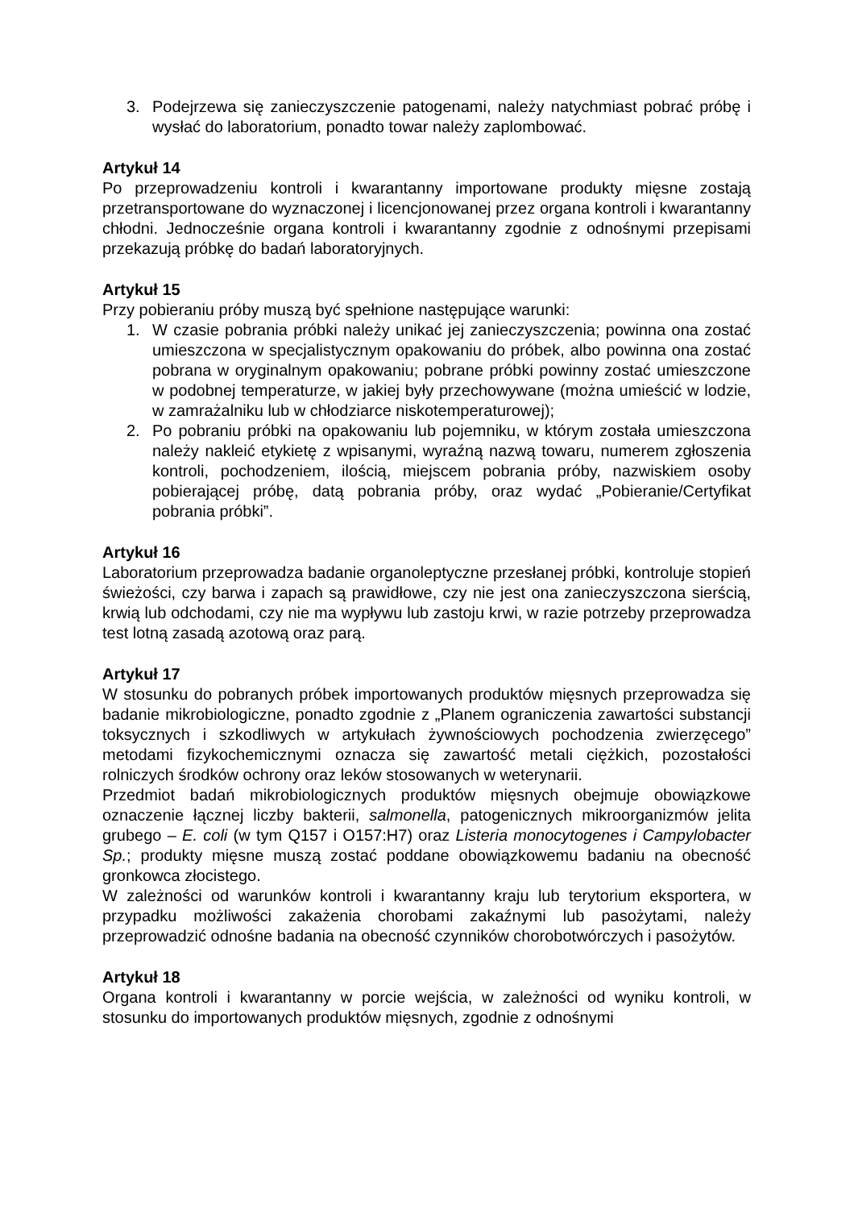3. Podejrzewa się zanieczyszczenie patogenami, należy natychmiast pobrać próbę i wysłać do laboratorium, ponadto towar należy zaplombować.
Artykuł 14
Po przeprowadzeniu kontroli i kwarantanny importowane produkty mięsne zostają przetransportowane do wyznaczonej i licencjonowanej przez organa kontroli i kwarantanny chłodni. Jednocześnie organa kontroli i kwarantanny zgodnie z odnośnymi przepisami przekazują próbkę do badań laboratoryjnych.
Artykuł 15
Przy pobieraniu próby muszą być spełnione następujące warunki:
1. W czasie pobrania próbki należy unikać jej zanieczyszczenia; powinna ona zostać umieszczona w specjalistycznym opakowaniu do próbek, albo powinna ona zostać pobrana w oryginalnym opakowaniu; pobrane próbki powinny zostać umieszczone w podobnej temperaturze, w jakiej były przechowywane (można umieścić w lodzie, w zamrażalniku lub w chłodziarce niskotemperaturowej);
2. Po pobraniu próbki na opakowaniu lub pojemniku, w którym została umieszczona należy nakleić etykietę z wpisanymi, wyraźną nazwą towaru, numerem zgłoszenia kontroli, pochodzeniem, ilością, miejscem pobrania próby, nazwiskiem osoby pobierającej próbę, datą pobrania próby, oraz wydać „Pobieranie/Certyfikat pobrania próbki”.
Artykuł 16
Laboratorium przeprowadza badanie organoleptyczne przesłanej próbki, kontroluje stopień świeżości, czy barwa i zapach są prawidłowe, czy nie jest ona zanieczyszczona sierścią, krwią lub odchodami, czy nie ma wypływu lub zastoju krwi, w razie potrzeby przeprowadza test lotną zasadą azotową oraz parą.
Artykuł 17
W stosunku do pobranych próbek importowanych produktów mięsnych przeprowadza się badanie mikrobiologiczne, ponadto zgodnie z „Planem ograniczenia zawartości substancji toksycznych i szkodliwych w artykułach żywnościowych pochodzenia zwierzęcego” metodami fizykochemicznymi oznacza się zawartość metali ciężkich, pozostałości rolniczych środków ochrony oraz leków stosowanych w weterynarii.
Przedmiot badań mikrobiologicznych produktów mięsnych obejmuje obowiązkowe oznaczenie łącznej liczby bakterii, salmonella, patogenicznych mikroorganizmów jelita grubego – E. coli (w tym Q157 i O157:H7) oraz Listeria monocytogenes i Campylobacter Sp.; produkty mięsne muszą zostać poddane obowiązkowemu badaniu na obecność gronkowca złocistego.
W zależności od warunków kontroli i kwarantanny kraju lub terytorium eksportera, w przypadku możliwości zakażenia chorobami zakaźnymi lub pasożytami, należy przeprowadzić odnośne badania na obecność czynników chorobotwórczych i pasożytów.
Artykuł 18
Organa kontroli i kwarantanny w porcie wejścia, w zależności od wyniku kontroli, w stosunku do importowanych produktów mięsnych, zgodnie z odnośnymi